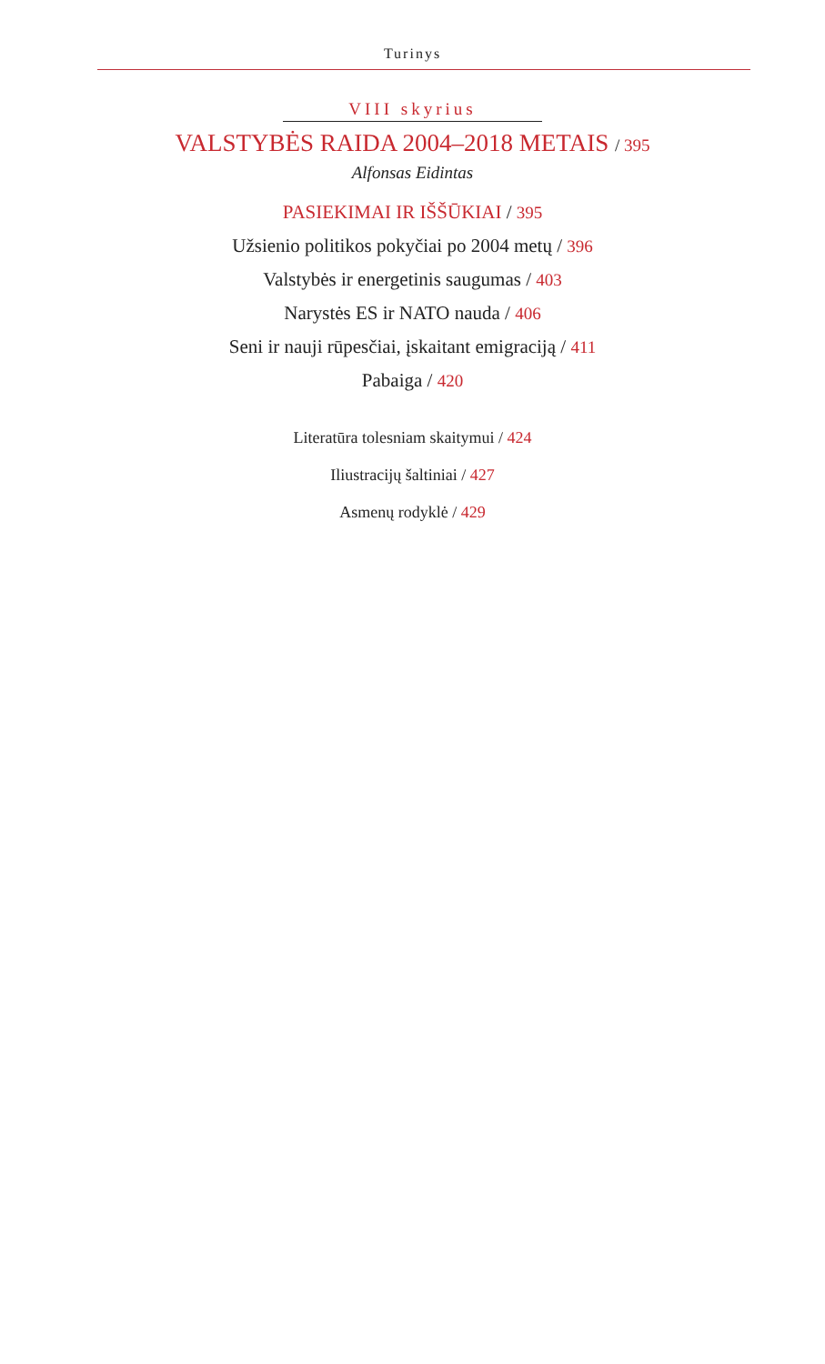Turinys
VIII skyrius
VALSTYBĖS RAIDA 2004–2018 METAIS / 395
Alfonsas Eidintas
PASIEKIMAI IR IŠŠŪKIAI / 395
Užsienio politikos pokyčiai po 2004 metų / 396
Valstybės ir energetinis saugumas / 403
Narystės ES ir NATO nauda / 406
Seni ir nauji rūpesčiai, įskaitant emigraciją / 411
Pabaiga / 420
Literatūra tolesniam skaitymui / 424
Iliustracijų šaltiniai / 427
Asmenų rodyklė / 429